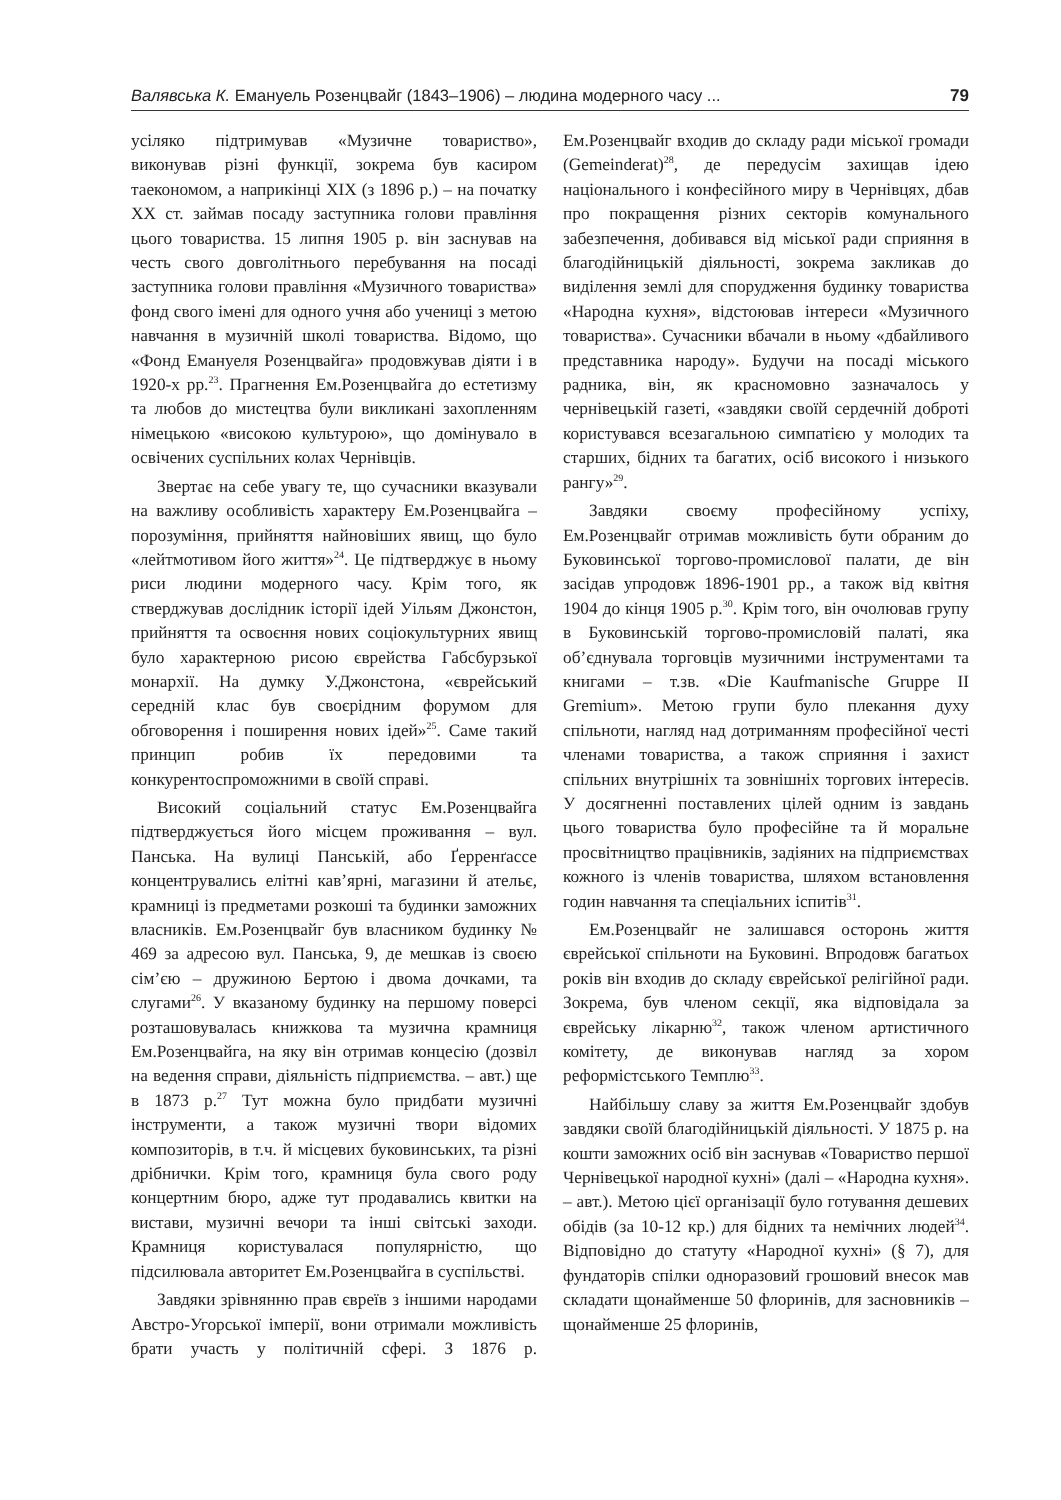Валявська К. Емануель Розенцвайг (1843–1906) – людина модерного часу ... 79
усіляко підтримував «Музичне товариство», виконував різні функції, зокрема був касиром таекономом, а наприкінці XIX (з 1896 р.) – на початку XX ст. займав посаду заступника голови правління цього товариства. 15 липня 1905 р. він заснував на честь свого довголітнього перебування на посаді заступника голови правління «Музичного товариства» фонд свого імені для одного учня або учениці з метою навчання в музичній школі товариства. Відомо, що «Фонд Емануеля Розенцвайга» продовжував діяти і в 1920-х рр.<sup>23</sup>. Прагнення Ем.Розенцвайга до естетизму та любов до мистецтва були викликані захопленням німецькою «високою культурою», що домінувало в освічених суспільних колах Чернівців.
Звертає на себе увагу те, що сучасники вказували на важливу особливість характеру Ем.Розенцвайга – порозуміння, прийняття найновіших явищ, що було «лейтмотивом його життя»<sup>24</sup>. Це підтверджує в ньому риси людини модерного часу. Крім того, як стверджував дослідник історії ідей Уільям Джонстон, прийняття та освоєння нових соціокультурних явищ було характерною рисою єврейства Габсбурзької монархії. На думку У.Джонстона, «єврейський середній клас був своєрідним форумом для обговорення і поширення нових ідей»<sup>25</sup>. Саме такий принцип робив їх передовими та конкурентоспроможними в своїй справі.
Високий соціальний статус Ем.Розенцвайга підтверджується його місцем проживання – вул. Панська. На вулиці Панській, або Ґерренґассе концентрувались елітні кав’ярні, магазини й ательє, крамниці із предметами розкоші та будинки заможних власників. Ем.Розенцвайг був власником будинку № 469 за адресою вул. Панська, 9, де мешкав із своєю сім’єю – дружиною Бертою і двома дочками, та слугами<sup>26</sup>. У вказаному будинку на першому поверсі розташовувалась книжкова та музична крамниця Ем.Розенцвайга, на яку він отримав концесію (дозвіл на ведення справи, діяльність підприємства. – авт.) ще в 1873 р.<sup>27</sup> Тут можна було придбати музичні інструменти, а також музичні твори відомих композиторів, в т.ч. й місцевих буковинських, та різні дрібнички. Крім того, крамниця була свого роду концертним бюро, адже тут продавались квитки на вистави, музичні вечори та інші світські заходи. Крамниця користувалася популярністю, що підсилювала авторитет Ем.Розенцвайга в суспільстві.
Завдяки зрівнянню прав євреїв з іншими народами Австро-Угорської імперії, вони отримали можливість брати участь у політичній сфері. З 1876 р. Ем.Розенцвайг входив до складу ради міської громади (Gemeinderat)<sup>28</sup>, де передусім захищав ідею національного і конфесійного миру в Чернівцях, дбав про покращення різних секторів комунального забезпечення, добивався від міської ради сприяння в благодійницькій діяльності, зокрема закликав до виділення землі для спорудження будинку товариства «Народна кухня», відстоював інтереси «Музичного товариства». Сучасники вбачали в ньому «дбайливого представника народу». Будучи на посаді міського радника, він, як красномовно зазначалось у чернівецькій газеті, «завдяки своїй сердечній доброті користувався всезагальною симпатією у молодих та старших, бідних та багатих, осіб високого і низького рангу»<sup>29</sup>.
Завдяки своєму професійному успіху, Ем.Розенцвайг отримав можливість бути обраним до Буковинської торгово-промислової палати, де він засідав упродовж 1896-1901 рр., а також від квітня 1904 до кінця 1905 р.<sup>30</sup>. Крім того, він очолював групу в Буковинській торгово-промисловій палаті, яка об’єднувала торговців музичними інструментами та книгами – т.зв. «Die Kaufmanische Gruppe II Gremium». Метою групи було плекання духу спільноти, нагляд над дотриманням професійної честі членами товариства, а також сприяння і захист спільних внутрішніх та зовнішніх торгових інтересів. У досягненні поставлених цілей одним із завдань цього товариства було професійне та й моральне просвітництво працівників, задіяних на підприємствах кожного із членів товариства, шляхом встановлення годин навчання та спеціальних іспитів<sup>31</sup>.
Ем.Розенцвайг не залишався осторонь життя єврейської спільноти на Буковині. Впродовж багатьох років він входив до складу єврейської релігійної ради. Зокрема, був членом секції, яка відповідала за єврейську лікарню<sup>32</sup>, також членом артистичного комітету, де виконував нагляд за хором реформістського Темплю<sup>33</sup>.
Найбільшу славу за життя Ем.Розенцвайг здобув завдяки своїй благодійницькій діяльності. У 1875 р. на кошти заможних осіб він заснував «Товариство першої Чернівецької народної кухні» (далі – «Народна кухня». – авт.). Метою цієї організації було готування дешевих обідів (за 10-12 кр.) для бідних та немічних людей<sup>34</sup>. Відповідно до статуту «Народної кухні» (§ 7), для фундаторів спілки одноразовий грошовий внесок мав складати щонайменше 50 флоринів, для засновників – щонайменше 25 флоринів,